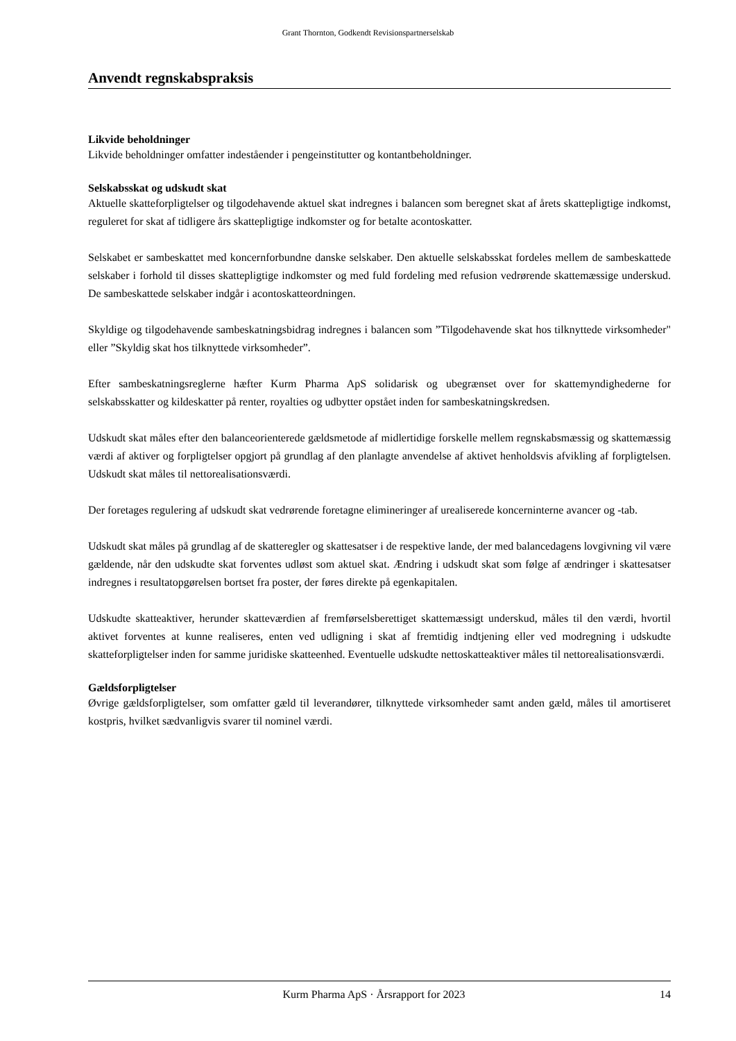Grant Thornton, Godkendt Revisionspartnerselskab
Anvendt regnskabspraksis
Likvide beholdninger
Likvide beholdninger omfatter indeståender i pengeinstitutter og kontantbeholdninger.
Selskabsskat og udskudt skat
Aktuelle skatteforpligtelser og tilgodehavende aktuel skat indregnes i balancen som beregnet skat af årets skattepligtige indkomst, reguleret for skat af tidligere års skattepligtige indkomster og for betalte acontoskatter.
Selskabet er sambeskattet med koncernforbundne danske selskaber. Den aktuelle selskabsskat fordeles mellem de sambeskattede selskaber i forhold til disses skattepligtige indkomster og med fuld fordeling med refusion vedrørende skattemæssige underskud. De sambeskattede selskaber indgår i acontoskatteordningen.
Skyldige og tilgodehavende sambeskatningsbidrag indregnes i balancen som ”Tilgodehavende skat hos tilknyttede virksomheder" eller ”Skyldig skat hos tilknyttede virksomheder”.
Efter sambeskatningsreglerne hæfter Kurm Pharma ApS solidarisk og ubegrænset over for skattemyndighederne for selskabsskatter og kildeskatter på renter, royalties og udbytter opstået inden for sambeskatningskredsen.
Udskudt skat måles efter den balanceorienterede gældsmetode af midlertidige forskelle mellem regnskabsmæssig og skattemæssig værdi af aktiver og forpligtelser opgjort på grundlag af den planlagte anvendelse af aktivet henholdsvis afvikling af forpligtelsen. Udskudt skat måles til nettorealisationsværdi.
Der foretages regulering af udskudt skat vedrørende foretagne elimineringer af urealiserede koncerninterne avancer og -tab.
Udskudt skat måles på grundlag af de skatteregler og skattesatser i de respektive lande, der med balancedagens lovgivning vil være gældende, når den udskudte skat forventes udløst som aktuel skat. Ændring i udskudt skat som følge af ændringer i skattesatser indregnes i resultatopgørelsen bortset fra poster, der føres direkte på egenkapitalen.
Udskudte skatteaktiver, herunder skatteværdien af fremførselsberettiget skattemæssigt underskud, måles til den værdi, hvortil aktivet forventes at kunne realiseres, enten ved udligning i skat af fremtidig indtjening eller ved modregning i udskudte skatteforpligtelser inden for samme juridiske skatteenhed. Eventuelle udskudte nettoskatteaktiver måles til nettorealisationsværdi.
Gældsforpligtelser
Øvrige gældsforpligtelser, som omfatter gæld til leverandører, tilknyttede virksomheder samt anden gæld, måles til amortiseret kostpris, hvilket sædvanligvis svarer til nominel værdi.
Kurm Pharma ApS · Årsrapport for 2023 14